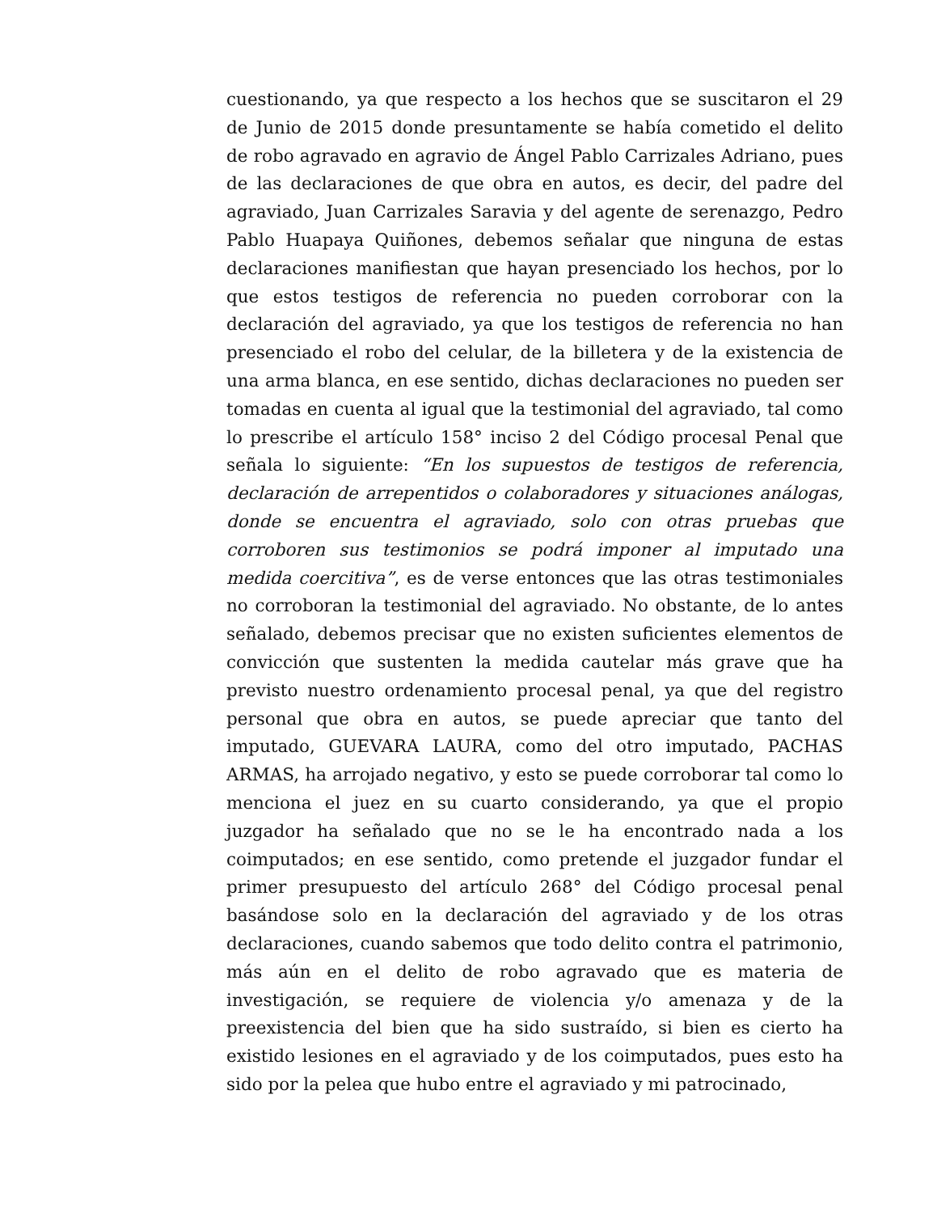cuestionando, ya que respecto a los hechos que se suscitaron el 29 de Junio de 2015 donde presuntamente se había cometido el delito de robo agravado en agravio de Ángel Pablo Carrizales Adriano, pues de las declaraciones de que obra en autos, es decir, del padre del agraviado, Juan Carrizales Saravia y del agente de serenazgo, Pedro Pablo Huapaya Quiñones, debemos señalar que ninguna de estas declaraciones manifiestan que hayan presenciado los hechos, por lo que estos testigos de referencia no pueden corroborar con la declaración del agraviado, ya que los testigos de referencia no han presenciado el robo del celular, de la billetera y de la existencia de una arma blanca, en ese sentido, dichas declaraciones no pueden ser tomadas en cuenta al igual que la testimonial del agraviado, tal como lo prescribe el artículo 158° inciso 2 del Código procesal Penal que señala lo siguiente: “En los supuestos de testigos de referencia, declaración de arrepentidos o colaboradores y situaciones análogas, donde se encuentra el agraviado, solo con otras pruebas que corroboren sus testimonios se podrá imponer al imputado una medida coercitiva”, es de verse entonces que las otras testimoniales no corroboran la testimonial del agraviado. No obstante, de lo antes señalado, debemos precisar que no existen suficientes elementos de convicción que sustenten la medida cautelar más grave que ha previsto nuestro ordenamiento procesal penal, ya que del registro personal que obra en autos, se puede apreciar que tanto del imputado, GUEVARA LAURA, como del otro imputado, PACHAS ARMAS, ha arrojado negativo, y esto se puede corroborar tal como lo menciona el juez en su cuarto considerando, ya que el propio juzgador ha señalado que no se le ha encontrado nada a los coimputados; en ese sentido, como pretende el juzgador fundar el primer presupuesto del artículo 268° del Código procesal penal basándose solo en la declaración del agraviado y de los otras declaraciones, cuando sabemos que todo delito contra el patrimonio, más aún en el delito de robo agravado que es materia de investigación, se requiere de violencia y/o amenaza y de la preexistencia del bien que ha sido sustraído, si bien es cierto ha existido lesiones en el agraviado y de los coimputados, pues esto ha sido por la pelea que hubo entre el agraviado y mi patrocinado,